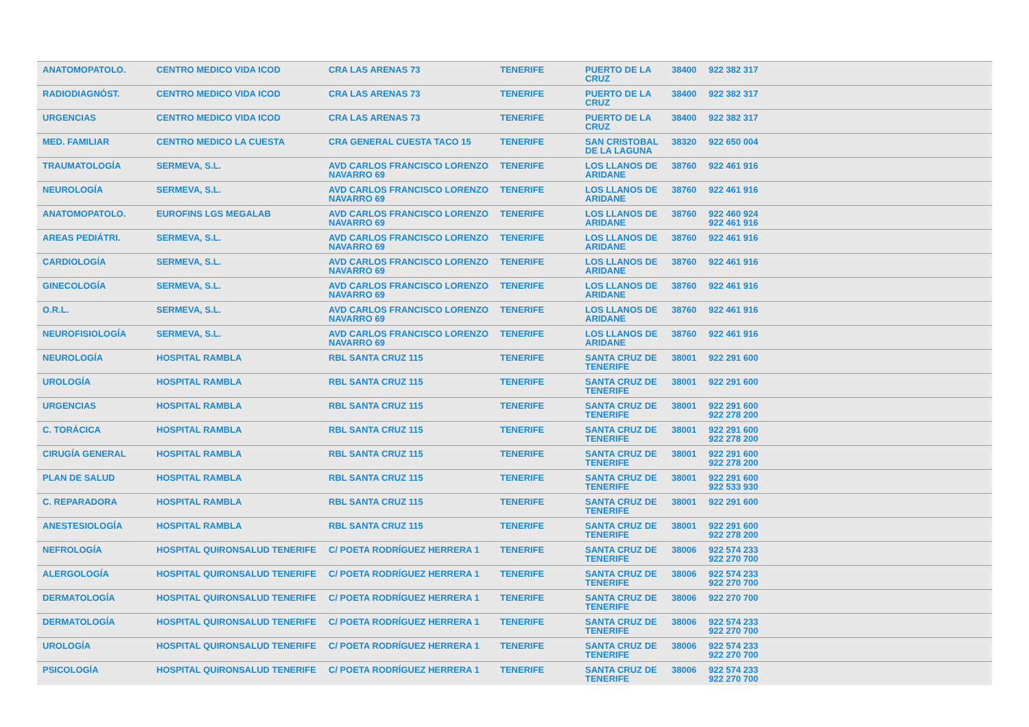| ANATOMOPATOLO. | CENTRO MEDICO VIDA ICOD | CRA LAS ARENAS 73 | TENERIFE | PUERTO DE LA CRUZ | 38400 | 922 382 317 |
| RADIODIAGNÓST. | CENTRO MEDICO VIDA ICOD | CRA LAS ARENAS 73 | TENERIFE | PUERTO DE LA CRUZ | 38400 | 922 382 317 |
| URGENCIAS | CENTRO MEDICO VIDA ICOD | CRA LAS ARENAS 73 | TENERIFE | PUERTO DE LA CRUZ | 38400 | 922 382 317 |
| MED. FAMILIAR | CENTRO MEDICO LA CUESTA | CRA GENERAL CUESTA TACO 15 | TENERIFE | SAN CRISTOBAL DE LA LAGUNA | 38320 | 922 650 004 |
| TRAUMATOLOGÍA | SERMEVA, S.L. | AVD CARLOS FRANCISCO LORENZO NAVARRO 69 | TENERIFE | LOS LLANOS DE ARIDANE | 38760 | 922 461 916 |
| NEUROLOGÍA | SERMEVA, S.L. | AVD CARLOS FRANCISCO LORENZO NAVARRO 69 | TENERIFE | LOS LLANOS DE ARIDANE | 38760 | 922 461 916 |
| ANATOMOPATOLO. | EUROFINS LGS MEGALAB | AVD CARLOS FRANCISCO LORENZO NAVARRO 69 | TENERIFE | LOS LLANOS DE ARIDANE | 38760 | 922 460 924 922 461 916 |
| AREAS PEDIÁTRI. | SERMEVA, S.L. | AVD CARLOS FRANCISCO LORENZO NAVARRO 69 | TENERIFE | LOS LLANOS DE ARIDANE | 38760 | 922 461 916 |
| CARDIOLOGÍA | SERMEVA, S.L. | AVD CARLOS FRANCISCO LORENZO NAVARRO 69 | TENERIFE | LOS LLANOS DE ARIDANE | 38760 | 922 461 916 |
| GINECOLOGÍA | SERMEVA, S.L. | AVD CARLOS FRANCISCO LORENZO NAVARRO 69 | TENERIFE | LOS LLANOS DE ARIDANE | 38760 | 922 461 916 |
| O.R.L. | SERMEVA, S.L. | AVD CARLOS FRANCISCO LORENZO NAVARRO 69 | TENERIFE | LOS LLANOS DE ARIDANE | 38760 | 922 461 916 |
| NEUROFISIOLOGÍA | SERMEVA, S.L. | AVD CARLOS FRANCISCO LORENZO NAVARRO 69 | TENERIFE | LOS LLANOS DE ARIDANE | 38760 | 922 461 916 |
| NEUROLOGÍA | HOSPITAL RAMBLA | RBL SANTA CRUZ 115 | TENERIFE | SANTA CRUZ DE TENERIFE | 38001 | 922 291 600 |
| UROLOGÍA | HOSPITAL RAMBLA | RBL SANTA CRUZ 115 | TENERIFE | SANTA CRUZ DE TENERIFE | 38001 | 922 291 600 |
| URGENCIAS | HOSPITAL RAMBLA | RBL SANTA CRUZ 115 | TENERIFE | SANTA CRUZ DE TENERIFE | 38001 | 922 291 600 922 278 200 |
| C. TORÁCICA | HOSPITAL RAMBLA | RBL SANTA CRUZ 115 | TENERIFE | SANTA CRUZ DE TENERIFE | 38001 | 922 291 600 922 278 200 |
| CIRUGÍA GENERAL | HOSPITAL RAMBLA | RBL SANTA CRUZ 115 | TENERIFE | SANTA CRUZ DE TENERIFE | 38001 | 922 291 600 922 278 200 |
| PLAN DE SALUD | HOSPITAL RAMBLA | RBL SANTA CRUZ 115 | TENERIFE | SANTA CRUZ DE TENERIFE | 38001 | 922 291 600 922 533 930 |
| C. REPARADORA | HOSPITAL RAMBLA | RBL SANTA CRUZ 115 | TENERIFE | SANTA CRUZ DE TENERIFE | 38001 | 922 291 600 |
| ANESTESIOLOGÍA | HOSPITAL RAMBLA | RBL SANTA CRUZ 115 | TENERIFE | SANTA CRUZ DE TENERIFE | 38001 | 922 291 600 922 278 200 |
| NEFROLOGÍA | HOSPITAL QUIRONSALUD TENERIFE | C/ POETA RODRÍGUEZ HERRERA 1 | TENERIFE | SANTA CRUZ DE TENERIFE | 38006 | 922 574 233 922 270 700 |
| ALERGOLOGÍA | HOSPITAL QUIRONSALUD TENERIFE | C/ POETA RODRÍGUEZ HERRERA 1 | TENERIFE | SANTA CRUZ DE TENERIFE | 38006 | 922 574 233 922 270 700 |
| DERMATOLOGÍA | HOSPITAL QUIRONSALUD TENERIFE | C/ POETA RODRÍGUEZ HERRERA 1 | TENERIFE | SANTA CRUZ DE TENERIFE | 38006 | 922 270 700 |
| DERMATOLOGÍA | HOSPITAL QUIRONSALUD TENERIFE | C/ POETA RODRÍGUEZ HERRERA 1 | TENERIFE | SANTA CRUZ DE TENERIFE | 38006 | 922 574 233 922 270 700 |
| UROLOGÍA | HOSPITAL QUIRONSALUD TENERIFE | C/ POETA RODRÍGUEZ HERRERA 1 | TENERIFE | SANTA CRUZ DE TENERIFE | 38006 | 922 574 233 922 270 700 |
| PSICOLOGÍA | HOSPITAL QUIRONSALUD TENERIFE | C/ POETA RODRÍGUEZ HERRERA 1 | TENERIFE | SANTA CRUZ DE TENERIFE | 38006 | 922 574 233 922 270 700 |